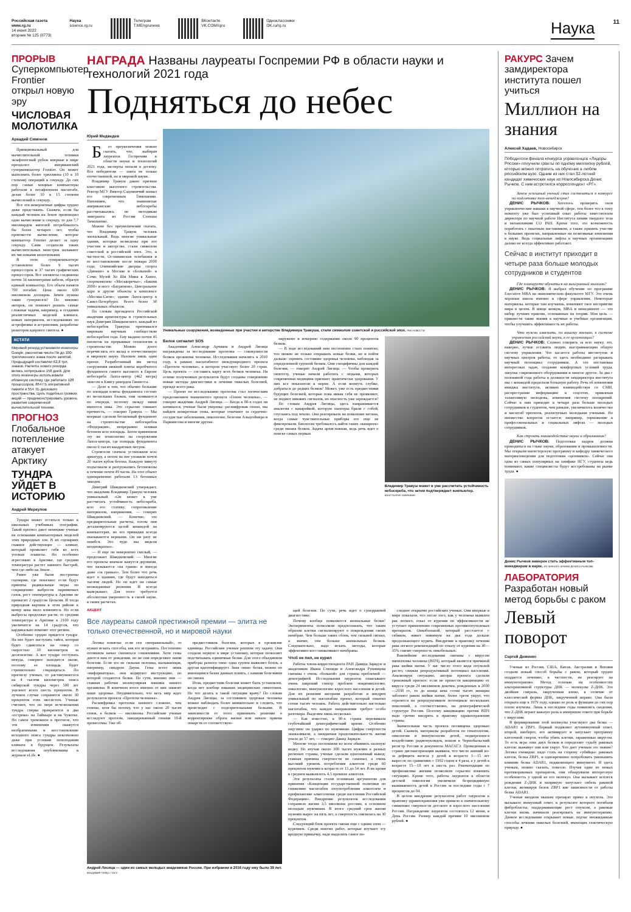Российская газета
www.rg.ru
14 июня 2022
вторник № 125 (8773)
Наука
science.rg.ru
Телеграм
T.ME/rgrunews
ВКонтакте
VK.COM/rgru
Одноклассники
OK.ru/rg.ru
Наука
11
ПРОРЫВ Суперкомпьютер Frontier открыл новую эру
ЧИСЛОВАЯ МОЛОТИЛКА
Аркадий Симонов
Принципиальный для вычислительной техники экзафлопсный рубеж впервые в мире преодолел американский суперкомпьютер Frontier. Он может выполнять более триллиона (10 в 18 степени) операций в секунду. До сих пор самые мощные компьютеры работали в петафлопном масштабе, делая более 10 в 15 степени вычислений в секунду.
Все эти невероятные цифры трудно даже представить. Скажем, если бы каждый человек на Земле производил одно вычисление в секунду, то для 7,7 миллиардов жителей потребовалось бы более четырех лет, чтобы произвести вычисление, которое компьютер Frontier делает за одну секунду. Сами создатели таких вычислительных монстров называют их числовыми молотилками.
В этом суперкомпьютере установлено более 9 тысяч процессоров и 37 тысяч графических процессоров. Все элементы соединены почти 56 километрами кабеля, образуя единый компьютер. Его объем памяти 700 петабит. Цена около 600 миллионов долларов. Зачем нужны такие супермозги? По мнению авторов, он поможет решать самые сложные задачи, например, в создании реалистичных моделей климата, новых материалов, исследованиях по астрофизике и астрономии, разработке реакторов ядерного синтеза. ●
КСТАТИ
Мировой рекорд установили инженеры Google, рассчитав число Пи до 100-триллионного знака после запятой. Предыдущий составлял 62,8 трл. знаков. Расчеты нового рекорда велись непрерывно 158 дней. Для этого инженеры использовали облачную систему, где работало 128 процессоров, 864 ГБ оперативной памяти и 554 ТБ дискового пространства. Цель подобных громких акций — продемонстрировать уровень развития современной вычислительной техники.
ПРОГНОЗ
Глобальное потепление атакует Арктику
ТУНДРА УЙДЕТ В ИСТОРИЮ
Андрей Меркулов
Тундра может остаться только в школьных учебниках географии. Такой прогноз дают немецкие ученые на основании компьютерных моделей этих природных зон. В их сценариях главное действующее — климат, который проявляет себя во всех уголках планеты. Но особенно агрессивно в Арктике, где средняя температура растет намного быстрей, чем где-либо на Земле.
Ранее уже были построены сценарии, где показано: если будут приняты радикальные меры по сокращению выбросов парниковых газов, рост температуры в Арктике не превысит 2 градусов Цельсия. И тогда природная картина в этом районе к концу века мало изменится. Но если выбросы продолжат расти, то средняя температура в Арктике к 2100 году увеличится на 14 градусов, что кардинально изменит этот регион.
Особенно трудно придется тундре. На нее будет наступать тайга, которая будет сдвигаться на север со скоростью 30 километров за десятилетие. А вот тундре отступать некуда, севернее находится океан, поэтому ее площадь будет стремительно сокращаться. По прогнозу ученых, от растянувшегося на 4 тысячи километров пояса сибирской тундры через 500 лет уцелеют всего шесть процентов. В лучшем случае сохранятся около 30 процентов этих экосистем. Ученые считают, что по мере исчезновения тундра сперва превратится в два «острова» на Таймыре и на Чукотке. Но самое тревожное в прогнозе, что эти изменения окажутся необратимыми и восстановление исходного пояса тундры невозможно даже при условии похолодания климата в будущем. Результаты исследования опубликованы в журнале eLife. ●
НАГРАДА Названы лауреаты Госпремии РФ в области науки и технологий 2021 года
Подняться до небес
Юрий Медведев
Без преувеличения можно сказать, что, выбирая лауреатов Госпремии в области науки и технологий 2021 года, эксперты попали в десятку. Все победители — элита не только отечественной, но и мировой науки.
Владимир Травуш давно признан классиком высотного строительства. Ректор МГУ Виктор Садовничий назвал его современным Тимошенко. Напомним, что знаменитые американские небоскребы рассчитывались по методикам эмигранта из России Степана Тимошенко.
Можно без преувеличения сказать, что Владимир Травуш человек эпохальный. Ведь многие уникальные здания, которые возведены при его участии и авторстве, стали символом советской и российской эпох. Это, в частности, Останкинская телебашня и ее восстановление после пожара 2000 года; Олимпийские дворцы спорта «Динамо» в Москве и «Большой» в Сочи; Музей Хо Ши Мина в Ханое, спорткомплекс «Москворечье»; «Башня 2000» и мост «Багратион», Центральное ядро и другие объекты в комплексе «Москва-Сити»; здание Лахта-центр в Санкт-Петербурге. Всего более 30 уникальных объектов.
По словам президента Российской академии архитектуры и строительных наук Дмитрия Швидковского, каждый из небоскребов Травуша признавался мировым научным сообществом небоскребом года. Ему выдано почти 45 патентов на прорывные технологии в строительстве. Можно долго перечислять его вклад в отечественную и мировую науку. Назовем лишь один проект. Разработанный им метод сооружения нижней плиты коробчатого фундамента самого высокого в Европе небоскреба Лахта-центр (462 метра) занесен в Книгу рекордов Гиннесса.
— Дело в том, что обычно большие по площади плиты фундамента состоят из нескольких блоков, они заливаются по очереди, поэтому между ними имеются швы. Это серьезно снижает прочность, — говорит Травуш. — Мы впервые сделали бесшовный фундамент на строительстве небоскребов «Федерация», непрерывно заливая бетоном всю площадь. Затем применили эту же технологию на сооружении Лахта-центра, где площадь фундамента около 6 тысяч квадратных метров.
Строители сначала установили всю арматуру, а потом на нее уложили почти 20 тысяч кубов бетона. Каждую минуту подъезжали и разгружались бетоновозы в течение почти 49 часов. На этот объект одновременно работали 13 бетонных заводов.
Дмитрий Швидковский утверждает, что академик Владимир Травуш человек уникальный. «Он может в уме рассчитать устойчивость небоскреба, всю его статику, сопротивление материалов, напряжения, — говорит Швидковский. — Конечно, это предварительные расчеты, потом они детализируются целой командой на компьютерах, но его прикидки всегда оказываются верными. Он ни разу не ошибся. Это чудо мы видели неоднократно».
— И еще он невероятно смелый, — продолжает Швидковский. — Многие его проекты вначале кажутся дерзкими, что называется «на грани» и иногда даже «за гранью». Тем более что речь идет о зданиях, где будут находиться тысячи людей. Но он идет на самые неожиданные решения. И всегда выигрывает. Для этого требуется абсолютная уверенность в своей науке, в своих расчетах.
Уникальные сооружения, возведенные при участии и авторстве Владимира Травуша, стали символом советской и российской эпох. РИА НОВОСТИ
Белок сигналит SOS
Академики Александр Арчаков и Андрей Лисица награждены за исследование протеома — совокупности белков организма человека. Исследования начались в 2010 году, в рамках масштабного международного проекта «Протеом человека», в котором участвует более 20 стран. Цель проекта — составить карту всех белков человека. На основе полученных результатов будут созданы совершенно новые методы диагностики и лечения тяжелых болезней, прежде всего рака.
— Проект по исследованию протеома стал логическим продолжением знаменитого проекта «Геном человека», — говорит академик Андрей Лисица. — Когда в 80-х годах он начинался, ученые были уверены: расшифровав геном, мы найдем конкретные гены, которые отвечают за сердечно-сосудистые заболевания, онкологию, болезни Альцгеймера и Паркинсона и многие другие.
наружено и измерено содержание около 90 процентов белков.
— В ходе исследований нам постепенно стало понятно, что можно не только открывать новые белки, но и пойти дальше: оценить состояние здоровья человека, наблюдая за определенной группой белков. Они специфичны для каждой болезни, — говорит Андрей Лисица. — Чтобы проверить гипотезу, ученые начали работать с людьми, которых современная медицина признает практически здоровыми. У них все показатели в норме. А если копнуть глубже, добраться до редких белков? Может, уже есть предвестники будущих болезней, которые пока никак себя не проявляют, не подают никаких сигналов, но опасность уже зарождается?
По словам Андрея Лисицы, здесь напрашивается аналогия с канарейкой, которую шахтеры брали с собой, спускаясь под землю. Она реагировала на появление метана, когда самые чувствительные приборы его еще не фиксировали. Биологам требовалось найти таких «канареек» среди океана белков. Задача архисложная, ведь речь идет о поиске самых первых
Владимир Травуш может в уме рассчитать устойчивость небоскреба, что затем подтверждает компьютер. КОНСТАНТИН ЗАВРАЖИН
АКЦЕНТ
Все лауреаты самой престижной премии — элита не только отечественной, но и мировой науки
Логика понятна: если ген «неправильный», то нужно искать способы, как его исправить. Постепенно оптимизм начал сменяться сомнениями. Хотя гены даются нам от рождения, но не они определяют наши болезни. Если это не сильная поломка, вызывающая, например, синдром Дауна. Гены всего лишь «информаторы», они кодируют инструкцию, по которой создаются белки. По сути, именно они — главная рабочая молекулярная машина нашего организма. В конечном итоге именно от них зависит наше здоровье. Неудивительно, что весь мир ждет результатов проекта «Протеом человека».
Расшифровка протеома намного сложнее, чем генома, хотя бы потому, что у нас около 20 тысяч генов, а белков — миллионы. Российские ученые исследуют протеом, закодированный генами 18-й хромосомы. Уже об-
предвестников болезни, которых в организме единицы. Российские ученые решили эту задачу. Они создали первую в мире установку, которая позволяет подсчитывать единичные белки. Для этого объединили приборы разного типа: одна группа выявляет белок, а другая идентифицирует. Зная «имя» белка, можно по имеющимся базам данных понять, с какими болезнями он связан.
Итак, предвестник болезни может быть установлен, когда нет вообще никаких медицинских симптомов. Но что делать в такой ситуации врачу? По словам Андрея Лисицы, за состоянием здоровья человека можно наблюдать более внимательно и следить, что происходит с подозрительными белками. В зависимости от этого принимать решение о корректировке образа жизни или начале приема лекарств от соответствую-
Андрей Лисица — один из самых молодых академиков России. При избрании в 2016 году ему было 39 лет. ВЛАДИМИР ГЕРДО / ТАСС
щей болезни. По сути, речь идет о суперранней диагностике.
Почему вообще появляются аномальные белки? Эксперименты позволили предположить, что таким образом клетки сигнализируют о повреждении своих мембран. Чем больше таких сбоев, тем сильней сигнал, а значит, тем больше аномальных белков. Следовательно, надо искать методы, которые эффективно восстанавливают мембраны.
Чтоб не пил, не курил
Работы члена-корреспондента РАН Давида Заридзе и академиков Ивана Стилиди и Александра Румянцева связаны с очень «больной» для страны проблемой — демографией. Исследования лауреатов охватывают очень широкий спектр проблем: эпидемиологию, онкологию, иммунологию взрослого населения и детей. Для их решения авторами разработан и внедрен уникальный по масштабам проект, который охватил сотни тысяч человек. Работа действительно настолько масштабна, что каждое направление требует особо разговора. Выделим лишь несколько.
— Как известно, в 90-х страна переживала глубочайший демографический кризис. Особенно ощутимо он ударил по мужчинам. Цифры смертности зашкаливали, а ожидаемая продолжительность жизни упала до 57 лет, — говорит Давид Заридзе.
Многие тогда поспешили во всем обвинить паленую водку. Но изучая около 300 тысяч мужчин в разных регионах страны, ученые сделали однозначный вывод: главная причина смертности не самопал, а очень высокий уровень потребления алкоголя среди 60 процентов мужчин в возрасте от 15 до 54 лет. В их крови в среднем выявлялось 4,5 промиле алкоголя.
Эти результаты стали основным аргументом для принятия «Концепции государственной политики по снижению масштабов злоупотребления алкоголем и профилактике алкоголизма среди населения Российской Федерации». Внедрение результатов исследования сохранило жизни 3,5 миллиона россиян, в основном молодым мужчинам. В итоге средний срок жизни мужчин вырос на пять лет, а смертность снизилась на 30 процентов.
Следующий блок проекта связан еще с одним злом — курением. Среди многих работ, которые изучают эту вредную привычку, надо выделить самое по-
следнее открытие российских ученых. Они впервые в мире показали, что после того, как у человека выявлен рак легкого, отказ от курения по эффективности не уступает применению современных противоопухолевых препаратов. Онкобольной, который расстается с табаком, живет минимум на два года дольше продолжающего курить. Внедрение в практику лечения рака легкого рекомендаций по отказу от курения на 30—35% снизит смертность онкобольных.
Важнейшие исследования связаны с вирусом папилломы человека (ВПЧ), который является причиной рака шейки матки. У нас число этого вида опухолей растет, снижая репродуктивный потенциал населения. Анализируя ситуацию, авторы проекта сделали тревожный прогноз: если не провести вакцинацию от вируса среди 24 миллионов девочек, рожденных в 2000—2038 гг., то до конца века сотни тысяч женщин заболеют раком шейки матки, более трети умрут, что отразится на репродуктивном потенциале нескольких поколений, а соответственно, на демографической структуре России. Поэтому вакцинацию против ВПЧ надо срочно внедрять в практику здравоохранения страны.
Значительная часть проекта посвящена здоровью детей. Скажем, материалы разработок по гематологии, онкологии и иммунологии детей, подвергшихся воздействию радионуклидов, вошли в Чернобыльский регистр России и документы МАГАТЭ. Проведенная в стране диспансеризация выявила, что число анемий из-за дефицита железа у детей в возрасте 1—15 лет выросло по сравнению с 1992 годом в 4 раза, а у детей в возрасте 15—18 лет в шесть раз. Рекомендации по профилактике анемии позволили серьезно изменить ситуацию. Кроме того, работы лауреатов в области детской онкологии увеличили безрецидивную выживаемость детей в России за последние годы с 7 процентов до 84.
В целом внедрение результатов работ лауреатов в практику здравоохранения уже привело к значительному снижению смертности детского и взрослого населения России. Награждение лауреатов состоялось 12 июня, в День России. Размер каждой премии 10 миллионов рублей. ●
РАКУРС Зачем замдиректора института пошел учиться
Миллион на знания
Алексей Хадаев, Новосибирск
Победители финала конкурса управленцев «Лидеры России» получили гранты по одному миллиону рублей, которые можно потратить на обучение в любом российском вузе. Одним из них стал 32-летний кандидат химических наук из Новосибирска Денис Рычков. С ним встретился корреспондент «РГ».
Зачем успешный ученый стал состязаться в конкурсе по подготовке топ-менеджеров?
ДЕНИС РЫЧКОВ: Хотелось проверить свои управленческие навыки в научной сфере, тем более что к тому моменту уже был успешный опыт работы заместителем директора по научной работе Института химии твердого тела и механохимии СО РАН. Кроме того, это возможность поработать с опытным наставником, а также принять участие в больших проектах, направленные на позитивные изменения в науке. Ведь социальные лифты в научных организациях далеко не всегда эффективно работают.
Сейчас в институт приходит в четыре раза больше молодых сотрудников и студентов
Где планируете обучаться на выигранный миллион?
ДЕНИС РЫЧКОВ: Я выбрал обучение по программе Executive MBA на экономическом факультете МГУ. Это очень хорошая школа именно в сфере управления. Некоторые материалы, которые там изучаешь, изменяют твое восприятие мира в целом. В конце концов, MBA и менеджмент — это набор лучших практик, основанных на теории. Моя цель — привнести такие знания в научные и учебные организации, чтобы улучшить эффективность их работы.
Что нужно изменить, по вашему мнению, в системе управления российской науки, в ее организации?
ДЕНИС РЫЧКОВ: Сложно говорить за всю науку, это, наверно, лучше оставить людям, выстраивающим общую систему управления. Что касается работы институтов и научных центров работы, то здесь необходимо раскрывать научный потенциал сотрудников. А это постановка интересных задач, создание комфортных условий труда, закупка современного оборудования и многое другое. За два с половиной года работы в должности замдиректора института мы с командой проделали большую работу. Речь об изменении имиджа института, активно взаимодействуя со СМИ, распространяя информацию в соцсетях, привлекая талантливую молодежь, изменения систему поощрений. Сейчас к нам приходит в четыре раза больше молодых сотрудников и студентов, чем раньше, увеличилось количество и масштаб проектов, реализуемых молодыми учеными. Но множество вопросов остается: например, торможение в профессиональных и социальных лифтах — молодых сотрудников.
Как строить взаимодействие науки и образования?
ДЕНИС РЫЧКОВ: Подготовка кадров должна проводиться на стыке науки, образования и промышленности. Мы открыли магистерскую программу и кафедру химического материаловедения для подготовки «целевиков». Сейчас она одна из самых популярных на химфаке НГУ, студенты ведь понимают, какие специалисты будут востребованы на рынке труда. ●
Денис Рычков намерен стать эффективным топ-менеджером в науке. ИЗ ЛИЧНОГО АРХИВА ДЕНИСА РЫЧКОВА
ЛАБОРАТОРИЯ
Разработан новый метод борьбы с раком
Левый поворот
Сергей Деменко
Ученые из России, США, Китая, Австралии и Японии создали новый способ борьбы с раком, который трудно поддается лечению, в частности, не реагирует на иммунотерапию. Метод основан на особенностях альтернативной структуры ДНК — молекулы Z-ДНК. Это двойная спираль, закрученная влево, в отличие от классической формы ДНК, закрученной вправо. Она была открыта еще в 1979 году, однако ее роль и функции до сих пор плохо изучены. Лишь в последние годы появились сведения, что Z-ДНК играет важную роль в иммунном ответе при борьбе с вирусами.
В формировании этой молекулы участвуют два белка — ADAR1 и ZBP1. Первый подавляет аутоиммунный ответ, второй, наоборот, его активирует и запускает программу клеточной смерти, чтобы убить клетки, зараженные вирусом. То есть игра этих двух белков и определяет судьбу раковых клеток: выживут они или умрут. Что дает ученым это знание? Логика очевидна: надо стать на сторону «убийцы» раковых клеток, белка ZBP1, и одновременно попробовать уменьшить влияние белка ADAR1, подавляющего иммунитет. И здесь ученым, можно сказать, повезло. Изучая один из новых противораковых препаратов, они обнаружили интересную особенность у одной из его молекул. Она вызывает всплеск рождения Z-ДНК и напрямую запускает гибель раковой клетки, активируя белок ZBP1 вне зависимости от работы белка ADAR1.
Ученые вводили мышам препарат прямо в опухоль. Это вызывало иммунный ответ, в результате которого погибали фибробласты, поддерживающие рост опухоли, а раковые клетки вновь начинали реагировать на иммунотерапию. Данное исследование открывает новые, подчас неожиданные способы лечения тяжелых болезней, имеющих генетическую природу. ●